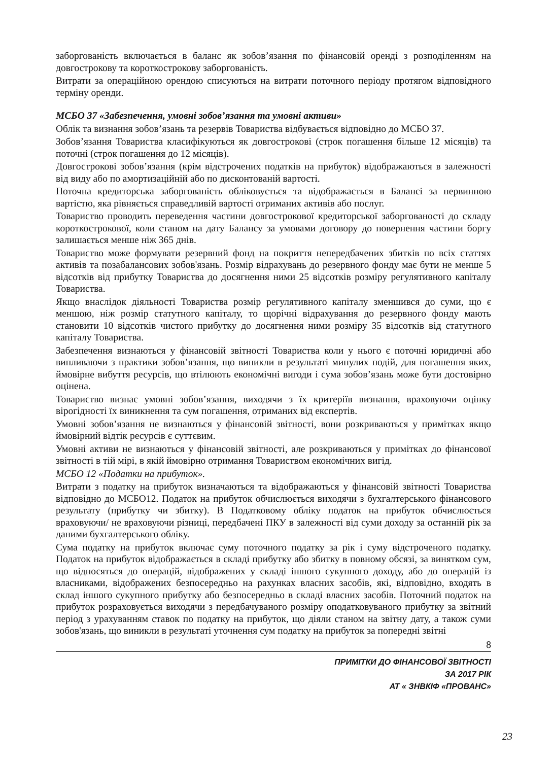заборгованість включається в баланс як зобов’язання по фінансовій оренді з розподіленням на довгострокову та короткострокову заборгованість.
Витрати за операційною орендою списуються на витрати поточного періоду протягом відповідного терміну оренди.
МСБО 37 «Забезпечення, умовні зобов’язання та умовні активи»
Облік та визнання зобов’язань та резервів Товариства відбувається відповідно до МСБО 37.
Зобов’язання Товариства класифікуються як довгострокові (строк погашення більше 12 місяців) та поточні (строк погашення до 12 місяців).
Довгострокові зобов’язання (крім відстрочених податків на прибуток) відображаються в залежності від виду або по амортизаційній або по дисконтованій вартості.
Поточна кредиторська заборгованість обліковується та відображається в Балансі за первинною вартістю, яка рівняється справедливій вартості отриманих активів або послуг.
Товариство проводить переведення частини довгострокової кредиторської заборгованості до складу короткострокової, коли станом на дату Балансу за умовами договору до повернення частини боргу залишається менше ніж 365 днів.
Товариство може формувати резервний фонд на покриття непередбачених збитків по всіх статтях активів та позабалансових зобов'язань. Розмір відрахувань до резервного фонду має бути не менше 5 відсотків від прибутку Товариства до досягнення ними 25 відсотків розміру регулятивного капіталу Товариства.
Якщо внаслідок діяльності Товариства розмір регулятивного капіталу зменшився до суми, що є меншою, ніж розмір статутного капіталу, то щорічні відрахування до резервного фонду мають становити 10 відсотків чистого прибутку до досягнення ними розміру 35 відсотків від статутного капіталу Товариства.
Забезпечення визнаються у фінансовій звітності Товариства коли у нього є поточні юридичні або випливаючи з практики зобов’язання, що виникли в результаті минулих подій, для погашення яких, ймовірне вибуття ресурсів, що втілюють економічні вигоди і сума зобов’язань може бути достовірно оцінена.
Товариство визнає умовні зобов’язання, виходячи з їх критеріїв визнання, враховуючи оцінку вірогідності їх виникнення та сум погашення, отриманих від експертів.
Умовні зобов’язання не визнаються у фінансовій звітності, вони розкриваються у примітках якщо ймовірний відтік ресурсів є суттєвим.
Умовні активи не визнаються у фінансовій звітності, але розкриваються у примітках до фінансової звітності в тій мірі, в якій ймовірно отримання Товариством економічних вигід.
МСБО 12 «Податки на прибуток».
Витрати з податку на прибуток визначаються та відображаються у фінансовій звітності Товариства відповідно до МСБО12. Податок на прибуток обчислюється виходячи з бухгалтерського фінансового результату (прибутку чи збитку). В Податковому обліку податок на прибуток обчислюється враховуючи/ не враховуючи різниці, передбачені ПКУ в залежності від суми доходу за останній рік за даними бухгалтерського обліку.
Сума податку на прибуток включає суму поточного податку за рік і суму відстроченого податку. Податок на прибуток відображається в складі прибутку або збитку в повному обсязі, за винятком сум, що відносяться до операцій, відображених у складі іншого сукупного доходу, або до операцій із власниками, відображених безпосередньо на рахунках власних засобів, які, відповідно, входять в склад іншого сукупного прибутку або безпосередньо в складі власних засобів. Поточний податок на прибуток розраховується виходячи з передбачуваного розміру оподатковуваного прибутку за звітний період з урахуванням ставок по податку на прибуток, що діяли станом на звітну дату, а також суми зобов'язань, що виникли в результаті уточнення сум податку на прибуток за попередні звітні
8
ПРИМІТКИ ДО ФІНАНСОВОЇ ЗВІТНОСТІ
ЗА 2017 РІК
АТ « ЗНВКІФ «ПРОВАНС»
23